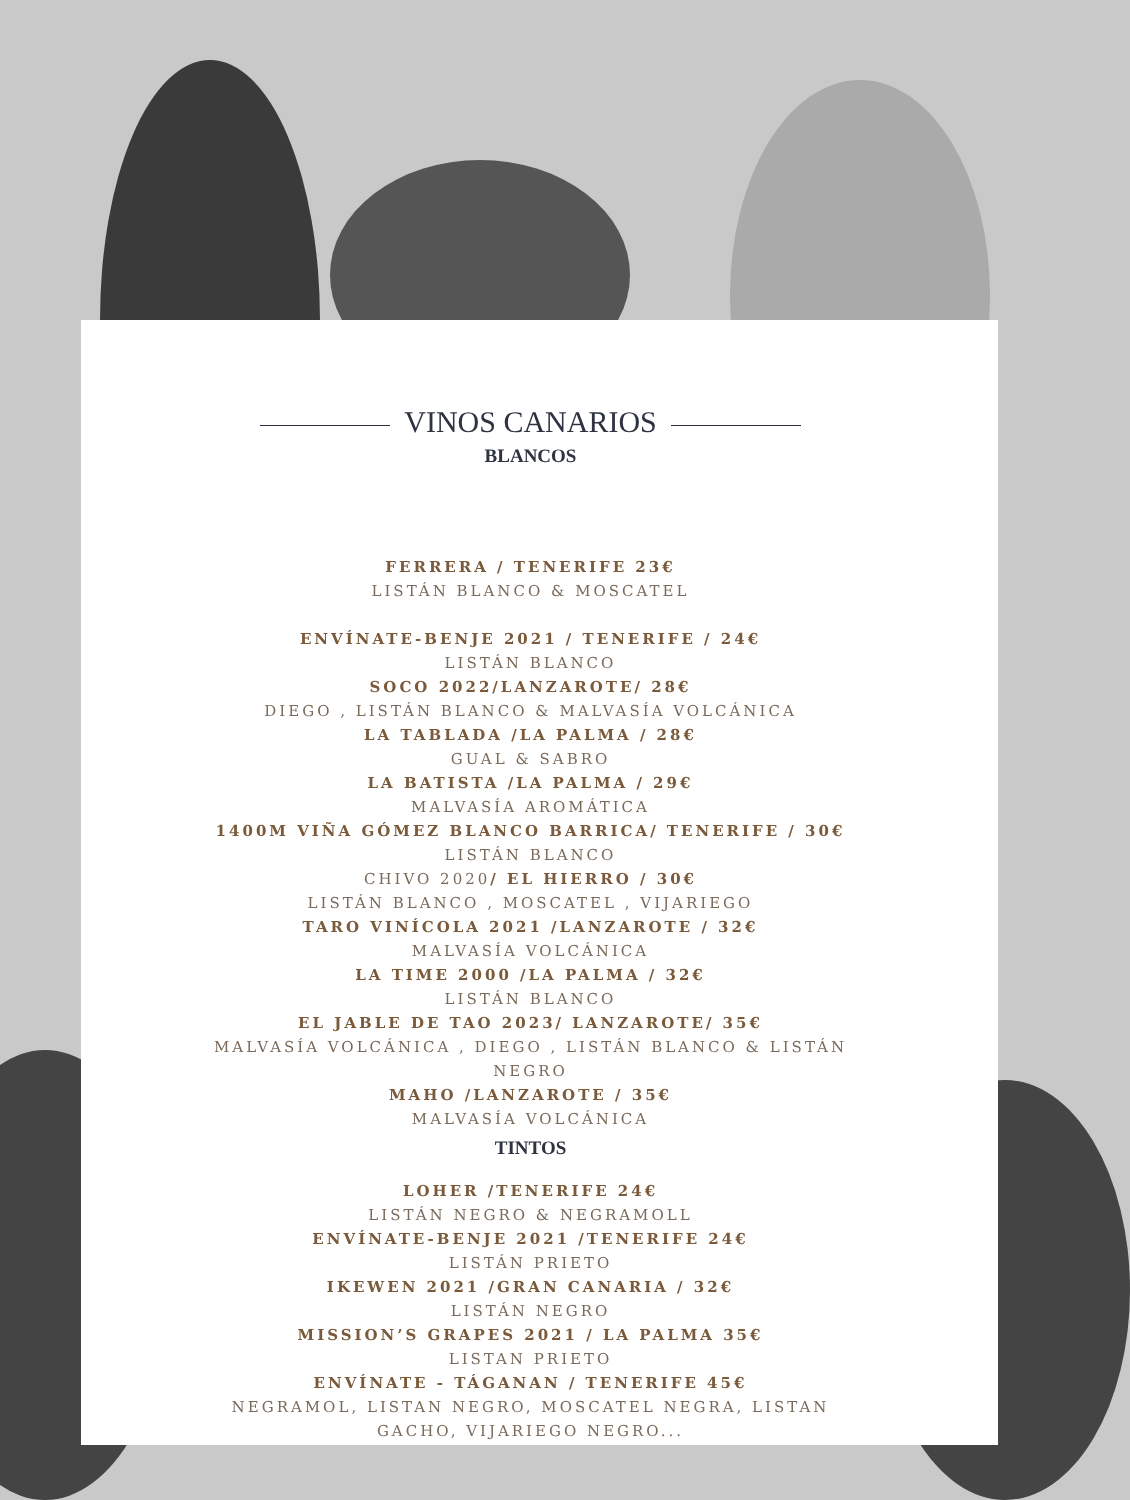VINOS CANARIOS
BLANCOS
FERRERA / TENERIFE 23€
LISTÁN BLANCO & MOSCATEL
ENVÍNATE-BENJE 2021 / TENERIFE / 24€
LISTÁN BLANCO
SOCO 2022/LANZAROTE/ 28€
DIEGO , LISTÁN BLANCO & MALVASÍA VOLCÁNICA
LA TABLADA /LA PALMA / 28€
GUAL & SABRO
LA BATISTA /LA PALMA / 29€
MALVASÍA AROMÁTICA
1400M VIÑA GÓMEZ BLANCO BARRICA/ TENERIFE / 30€
LISTÁN BLANCO
CHIVO 2020/ EL HIERRO / 30€
LISTÁN BLANCO , MOSCATEL , VIJARIEGO
TARO VINÍCOLA 2021 /LANZAROTE / 32€
MALVASÍA VOLCÁNICA
LA TIME 2000 /LA PALMA / 32€
LISTÁN BLANCO
EL JABLE DE TAO 2023/ LANZAROTE/ 35€
MALVASÍA VOLCÁNICA , DIEGO , LISTÁN BLANCO & LISTÁN NEGRO
MAHO /LANZAROTE / 35€
MALVASÍA VOLCÁNICA
TINTOS
LOHER /TENERIFE 24€
LISTÁN NEGRO & NEGRAMOLL
ENVÍNATE-BENJE 2021 /TENERIFE 24€
LISTÁN PRIETO
IKEWEN 2021 /GRAN CANARIA / 32€
LISTÁN NEGRO
MISSION’S GRAPES 2021 / LA PALMA 35€
LISTAN PRIETO
ENVÍNATE - TÁGANAN / TENERIFE 45€
NEGRAMOL, LISTAN NEGRO, MOSCATEL NEGRA, LISTAN GACHO, VIJARIEGO NEGRO...